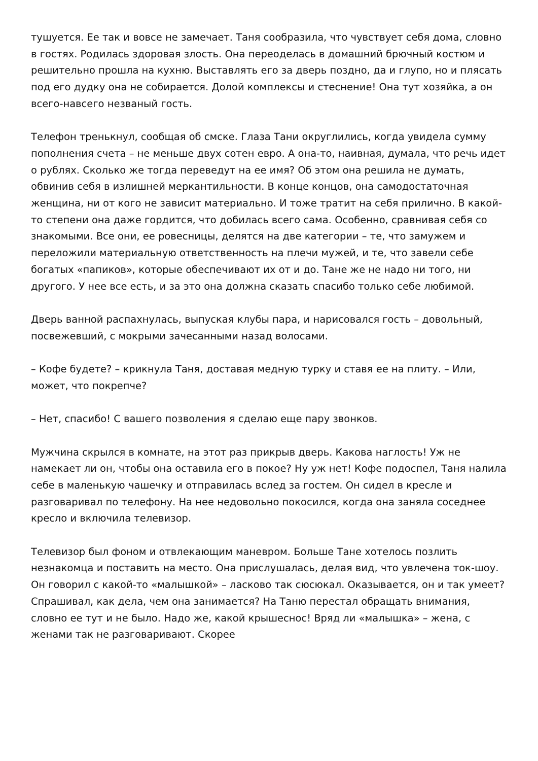тушуется. Ее так и вовсе не замечает. Таня сообразила, что чувствует себя дома, словно в гостях. Родилась здоровая злость. Она переоделась в домашний брючный костюм и решительно прошла на кухню. Выставлять его за дверь поздно, да и глупо, но и плясать под его дудку она не собирается. Долой комплексы и стеснение! Она тут хозяйка, а он всего-навсего незваный гость.
Телефон тренькнул, сообщая об смске. Глаза Тани округлились, когда увидела сумму пополнения счета – не меньше двух сотен евро. А она-то, наивная, думала, что речь идет о рублях. Сколько же тогда переведут на ее имя? Об этом она решила не думать, обвинив себя в излишней меркантильности. В конце концов, она самодостаточная женщина, ни от кого не зависит материально. И тоже тратит на себя прилично. В какой-то степени она даже гордится, что добилась всего сама. Особенно, сравнивая себя со знакомыми. Все они, ее ровесницы, делятся на две категории – те, что замужем и переложили материальную ответственность на плечи мужей, и те, что завели себе богатых «папиков», которые обеспечивают их от и до. Тане же не надо ни того, ни другого. У нее все есть, и за это она должна сказать спасибо только себе любимой.
Дверь ванной распахнулась, выпуская клубы пара, и нарисовался гость – довольный, посвежевший, с мокрыми зачесанными назад волосами.
– Кофе будете? – крикнула Таня, доставая медную турку и ставя ее на плиту. – Или, может, что покрепче?
– Нет, спасибо! С вашего позволения я сделаю еще пару звонков.
Мужчина скрылся в комнате, на этот раз прикрыв дверь. Какова наглость! Уж не намекает ли он, чтобы она оставила его в покое? Ну уж нет! Кофе подоспел, Таня налила себе в маленькую чашечку и отправилась вслед за гостем. Он сидел в кресле и разговаривал по телефону. На нее недовольно покосился, когда она заняла соседнее кресло и включила телевизор.
Телевизор был фоном и отвлекающим маневром. Больше Тане хотелось позлить незнакомца и поставить на место. Она прислушалась, делая вид, что увлечена ток-шоу. Он говорил с какой-то «малышкой» – ласково так сюсюкал. Оказывается, он и так умеет? Спрашивал, как дела, чем она занимается? На Таню перестал обращать внимания, словно ее тут и не было. Надо же, какой крышеснос! Вряд ли «малышка» – жена, с женами так не разговаривают. Скорее